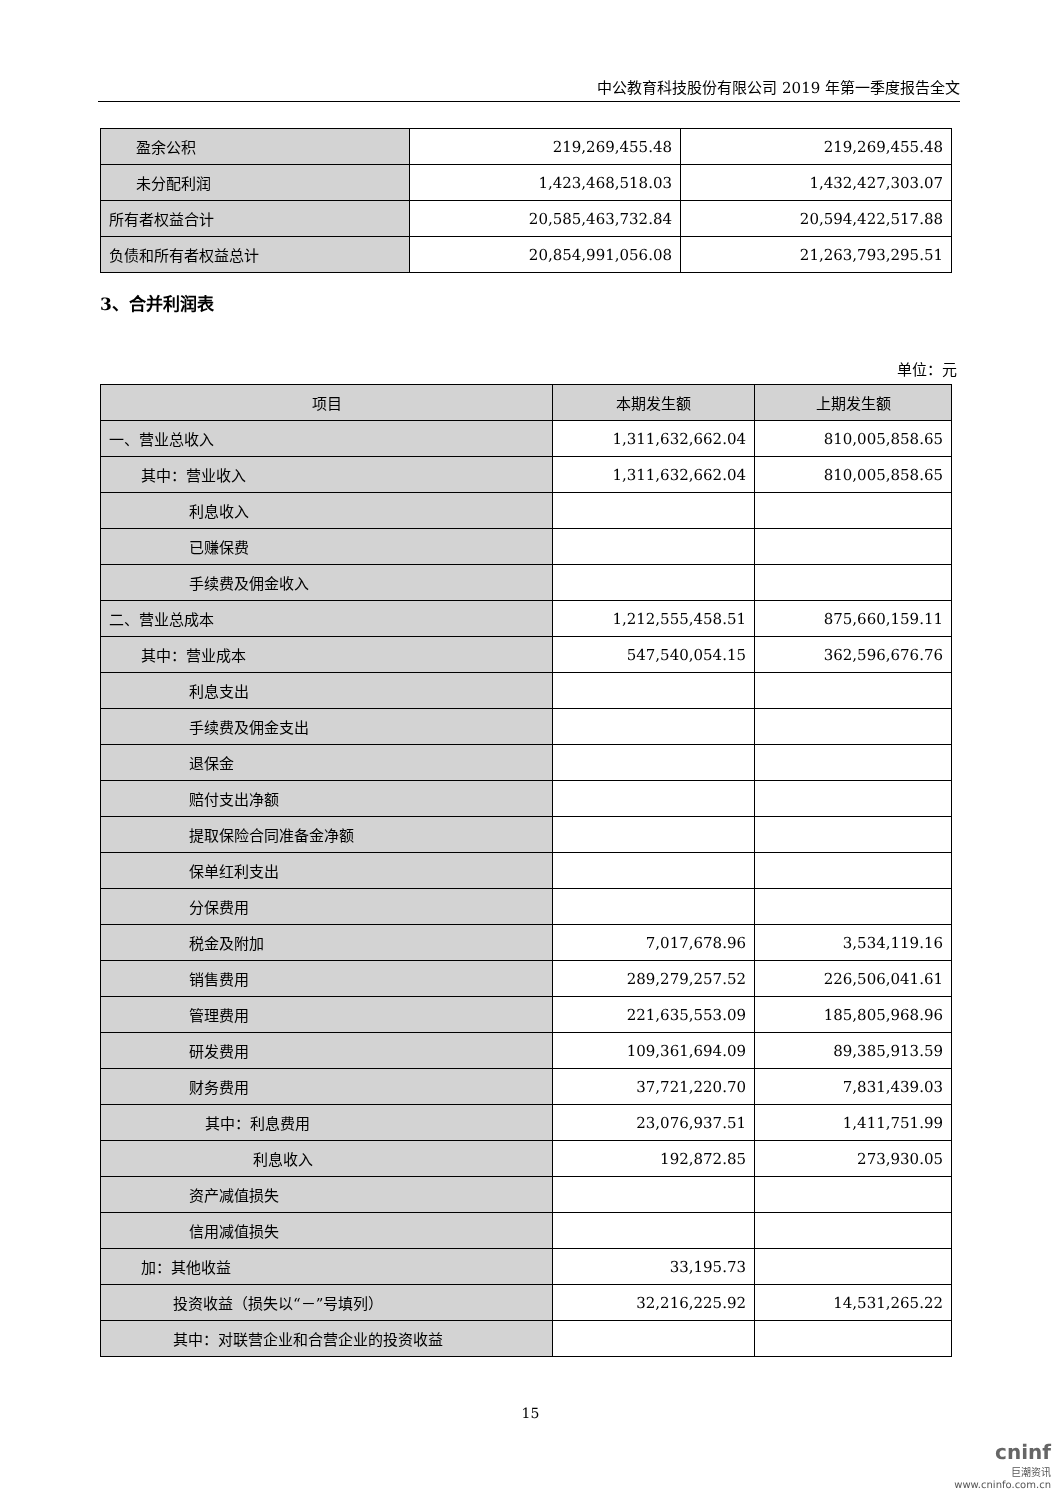中公教育科技股份有限公司 2019 年第一季度报告全文
| 盈余公积 | 219,269,455.48 | 219,269,455.48 |
| 未分配利润 | 1,423,468,518.03 | 1,432,427,303.07 |
| 所有者权益合计 | 20,585,463,732.84 | 20,594,422,517.88 |
| 负债和所有者权益总计 | 20,854,991,056.08 | 21,263,793,295.51 |
3、合并利润表
单位：元
| 项目 | 本期发生额 | 上期发生额 |
| --- | --- | --- |
| 一、营业总收入 | 1,311,632,662.04 | 810,005,858.65 |
| 其中：营业收入 | 1,311,632,662.04 | 810,005,858.65 |
| 利息收入 | | |
| 已赚保费 | | |
| 手续费及佣金收入 | | |
| 二、营业总成本 | 1,212,555,458.51 | 875,660,159.11 |
| 其中：营业成本 | 547,540,054.15 | 362,596,676.76 |
| 利息支出 | | |
| 手续费及佣金支出 | | |
| 退保金 | | |
| 赔付支出净额 | | |
| 提取保险合同准备金净额 | | |
| 保单红利支出 | | |
| 分保费用 | | |
| 税金及附加 | 7,017,678.96 | 3,534,119.16 |
| 销售费用 | 289,279,257.52 | 226,506,041.61 |
| 管理费用 | 221,635,553.09 | 185,805,968.96 |
| 研发费用 | 109,361,694.09 | 89,385,913.59 |
| 财务费用 | 37,721,220.70 | 7,831,439.03 |
| 其中：利息费用 | 23,076,937.51 | 1,411,751.99 |
| 利息收入 | 192,872.85 | 273,930.05 |
| 资产减值损失 | | |
| 信用减值损失 | | |
| 加：其他收益 | 33,195.73 | |
| 投资收益（损失以“－”号填列） | 32,216,225.92 | 14,531,265.22 |
| 其中：对联营企业和合营企业的投资收益 | | |
15
cninf
巨潮资讯
www.cninfo.com.cn